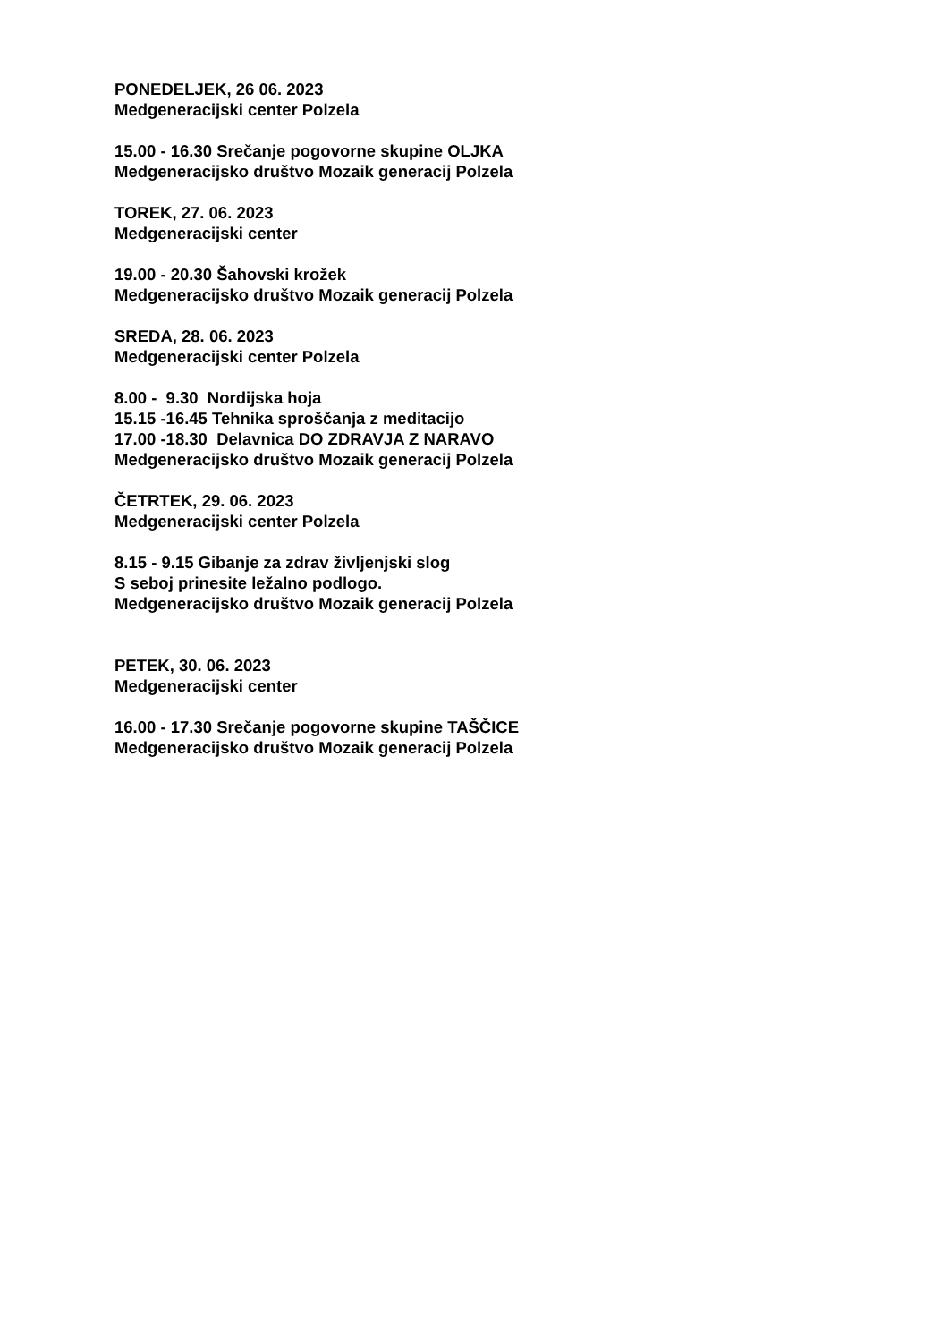PONEDELJEK, 26 06. 2023 Medgeneracijski center Polzela
15.00 - 16.30 Srečanje pogovorne skupine OLJKA Medgeneracijsko društvo Mozaik generacij Polzela
TOREK, 27. 06. 2023 Medgeneracijski center
19.00 - 20.30 Šahovski krožek Medgeneracijsko društvo Mozaik generacij Polzela
SREDA, 28. 06. 2023 Medgeneracijski center Polzela
8.00 - 9.30 Nordijska hoja 15.15 -16.45 Tehnika sproščanja z meditacijo 17.00 -18.30 Delavnica DO ZDRAVJA Z NARAVO Medgeneracijsko društvo Mozaik generacij Polzela
ČETRTEK, 29. 06. 2023 Medgeneracijski center Polzela
8.15 - 9.15 Gibanje za zdrav življenjski slog S seboj prinesite ležalno podlogo. Medgeneracijsko društvo Mozaik generacij Polzela
PETEK, 30. 06. 2023 Medgeneracijski center
16.00 - 17.30 Srečanje pogovorne skupine TAŠČICE Medgeneracijsko društvo Mozaik generacij Polzela